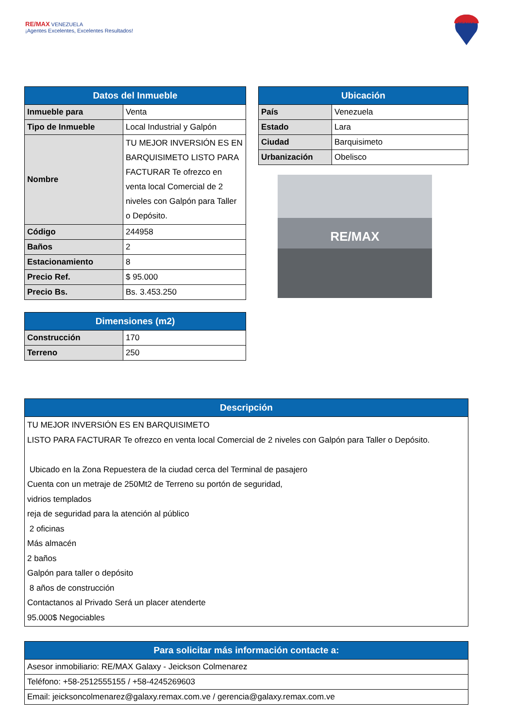RE/MAX VENEZUELA
¡Agentes Excelentes, Excelentes Resultados!
RE/MAX
| Datos del Inmueble | |
| --- | --- |
| Inmueble para | Venta |
| Tipo de Inmueble | Local Industrial y Galpón |
| Nombre | TU MEJOR INVERSIÓN ES EN BARQUISIMETO LISTO PARA FACTURAR Te ofrezco en venta local Comercial de 2 niveles con Galpón para Taller o Depósito. |
| Código | 244958 |
| Baños | 2 |
| Estacionamiento | 8 |
| Precio Ref. | $ 95.000 |
| Precio Bs. | Bs. 3.453.250 |
| Dimensiones (m2) | |
| --- | --- |
| Construcción | 170 |
| Terreno | 250 |
| Ubicación | |
| --- | --- |
| País | Venezuela |
| Estado | Lara |
| Ciudad | Barquisimeto |
| Urbanización | Obelisco |
RE/MAX
| Descripción |
| --- |
| TU MEJOR INVERSIÓN ES EN BARQUISIMETO LISTO PARA FACTURAR Te ofrezco en venta local Comercial de 2 niveles con Galpón para Taller o Depósito. Ubicado en la Zona Repuestera de la ciudad cerca del Terminal de pasajero Cuenta con un metraje de 250Mt2 de Terreno su portón de seguridad, vidrios templados reja de seguridad para la atención al público 2 oficinas Más almacén 2 baños Galpón para taller o depósito 8 años de construcción Contactanos al Privado Será un placer atenderte 95.000$ Negociables |
| Para solicitar más información contacte a: |
| --- |
| Asesor inmobiliario: RE/MAX Galaxy - Jeickson Colmenarez |
| Teléfono: +58-2512555155 / +58-4245269603 |
| Email: jeicksoncolmenarez@galaxy.remax.com.ve / gerencia@galaxy.remax.com.ve |